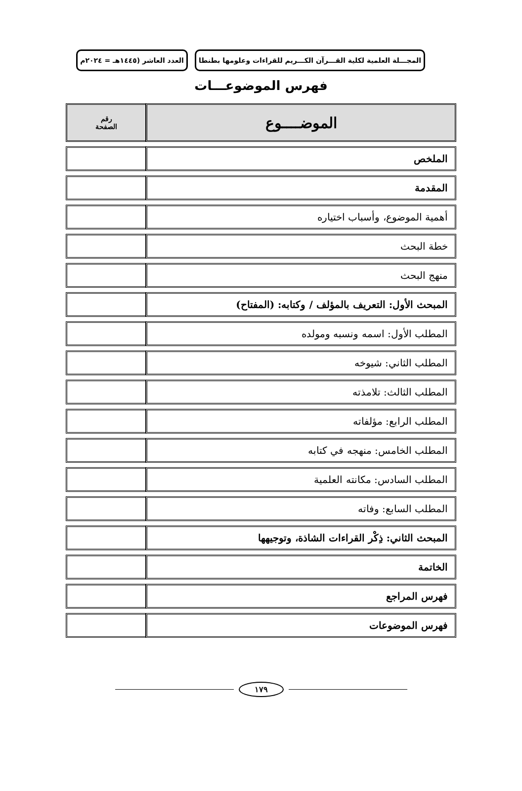المجـــلة العلمية لكلية القـــرآن الكـــريم للقراءات وعلومها بطنطا
العدد العاشر (١٤٤٥هـ = ٢٠٢٤م
فهرس الموضوعـــات
| الموضــــوع | رقم الصفحة |
| --- | --- |
| الملخص | |
| المقدمة | |
| أهمية الموضوع، وأسباب اختياره | |
| خطة البحث | |
| منهج البحث | |
| المبحث الأول: التعريف بالمؤلف / وكتابه: (المفتاح) | |
| المطلب الأول: اسمه ونسبه ومولده | |
| المطلب الثاني: شيوخه | |
| المطلب الثالث: تلامذته | |
| المطلب الرابع: مؤلفاته | |
| المطلب الخامس: منهجه في كتابه | |
| المطلب السادس: مكانته العلمية | |
| المطلب السابع: وفاته | |
| المبحث الثاني: ذِكْر القراءات الشاذة، وتوجيهها | |
| الخاتمة | |
| فهرس المراجع | |
| فهرس الموضوعات | |
١٧٩